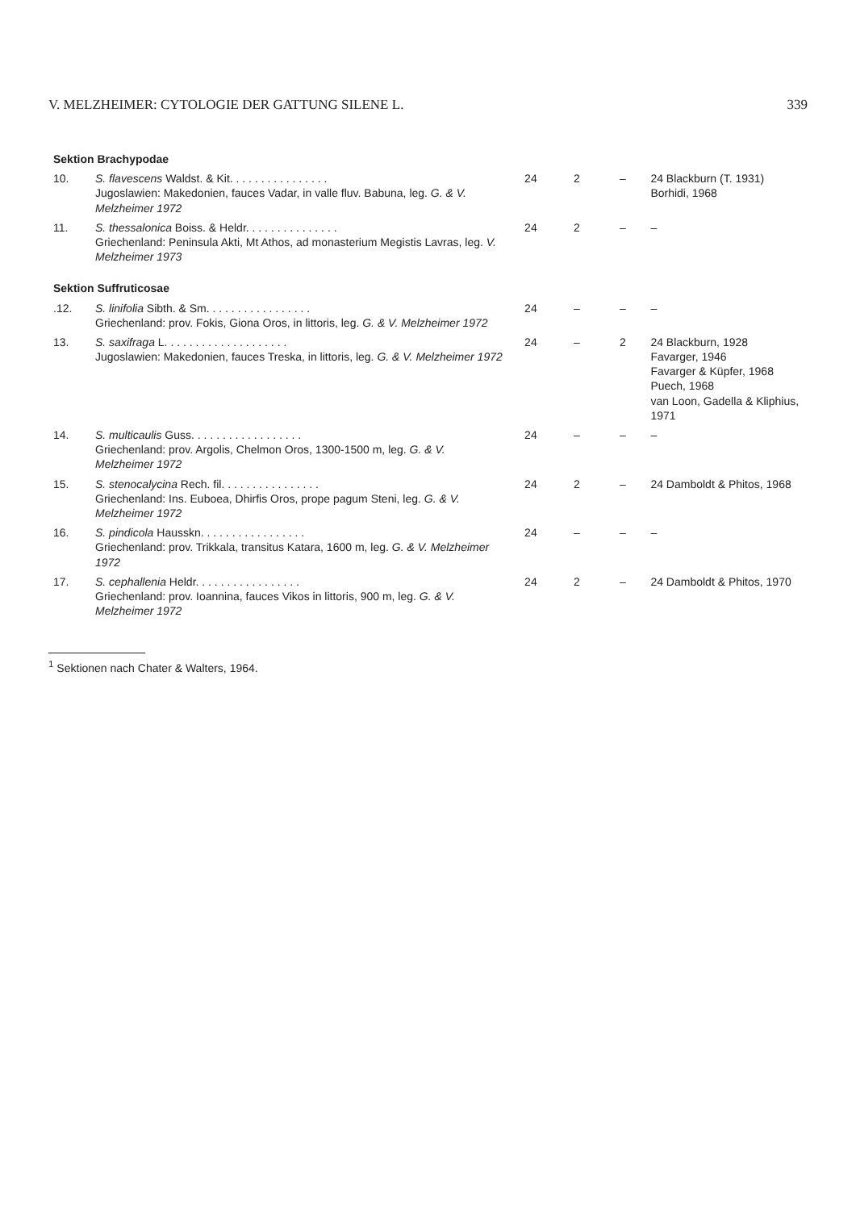V. MELZHEIMER: CYTOLOGIE DER GATTUNG SILENE L. 339
| Sektion Brachypodae | | | | | |
| 10. | S. flavescens Waldst. & Kit. . . . . . . . . . . . . . . . Jugoslawien: Makedonien, fauces Vadar, in valle fluv. Babuna, leg. G. & V. Melzheimer 1972 | 24 | 2 | – | 24 Blackburn (T. 1931) Borhidi, 1968 |
| 11. | S. thessalonica Boiss. & Heldr. . . . . . . . . . . . . . . Griechenland: Peninsula Akti, Mt Athos, ad monasterium Megistis Lavras, leg. V. Melzheimer 1973 | 24 | 2 | – | – |
| Sektion Suffruticosae | | | | | |
| .12. | S. linifolia Sibth. & Sm. . . . . . . . . . . . . . . . . Griechenland: prov. Fokis, Giona Oros, in littoris, leg. G. & V. Melzheimer 1972 | 24 | – | – | – |
| 13. | S. saxifraga L. . . . . . . . . . . . . . . . . . . . Jugoslawien: Makedonien, fauces Treska, in littoris, leg. G. & V. Melzheimer 1972 | 24 | – | 2 | 24 Blackburn, 1928 Favarger, 1946 Favarger & Küpfer, 1968 Puech, 1968 van Loon, Gadella & Kliphius, 1971 |
| 14. | S. multicaulis Guss. . . . . . . . . . . . . . . . . . Griechenland: prov. Argolis, Chelmon Oros, 1300-1500 m, leg. G. & V. Melzheimer 1972 | 24 | – | – | – |
| 15. | S. stenocalycina Rech. fil. . . . . . . . . . . . . . . . Griechenland: Ins. Euboea, Dhirfis Oros, prope pagum Steni, leg. G. & V. Melzheimer 1972 | 24 | 2 | – | 24 Damboldt & Phitos, 1968 |
| 16. | S. pindicola Hausskn. . . . . . . . . . . . . . . . . Griechenland: prov. Trikkala, transitus Katara, 1600 m, leg. G. & V. Melzheimer 1972 | 24 | – | – | – |
| 17. | S. cephallenia Heldr. . . . . . . . . . . . . . . . . Griechenland: prov. Ioannina, fauces Vikos in littoris, 900 m, leg. G. & V. Melzheimer 1972 | 24 | 2 | – | 24 Damboldt & Phitos, 1970 |
<sup>1</sup> Sektionen nach Chater & Walters, 1964.